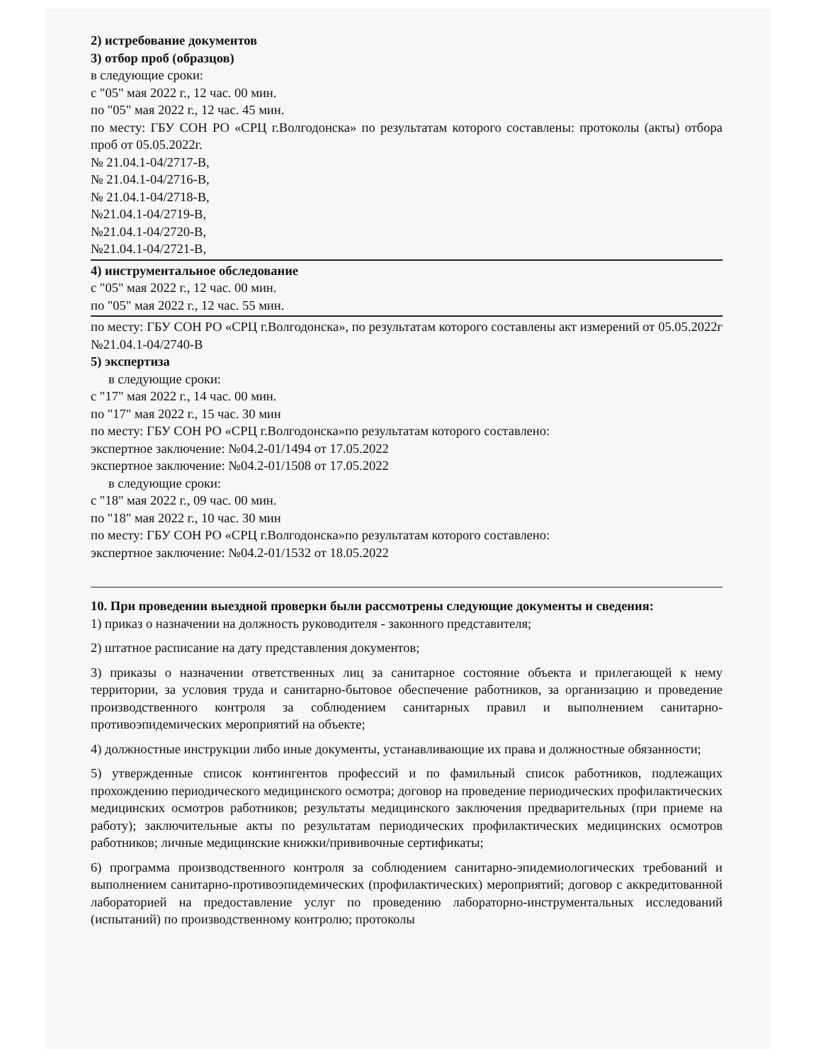2) истребование документов
3) отбор проб (образцов)
в следующие сроки:
с "05" мая 2022 г., 12 час. 00 мин.
по "05" мая 2022 г., 12 час. 45 мин.
по месту: ГБУ СОН РО «СРЦ г.Волгодонска» по результатам которого составлены: протоколы (акты) отбора проб от 05.05.2022г.
№ 21.04.1-04/2717-В,
№ 21.04.1-04/2716-В,
№ 21.04.1-04/2718-В,
№21.04.1-04/2719-В,
№21.04.1-04/2720-В,
№21.04.1-04/2721-В,
4) инструментальное обследование
с "05" мая 2022 г., 12 час. 00 мин.
по "05" мая 2022 г., 12 час. 55 мин.
по месту: ГБУ СОН РО «СРЦ г.Волгодонска», по результатам которого составлены акт измерений от 05.05.2022г №21.04.1-04/2740-В
5) экспертиза
в следующие сроки:
с "17" мая 2022 г., 14 час. 00 мин.
по "17" мая 2022 г., 15 час. 30 мин
по месту: ГБУ СОН РО «СРЦ г.Волгодонска»по результатам которого составлено:
экспертное заключение: №04.2-01/1494 от 17.05.2022
экспертное заключение: №04.2-01/1508 от 17.05.2022
в следующие сроки:
с "18" мая 2022 г., 09 час. 00 мин.
по "18" мая 2022 г., 10 час. 30 мин
по месту: ГБУ СОН РО «СРЦ г.Волгодонска»по результатам которого составлено:
экспертное заключение: №04.2-01/1532 от 18.05.2022
10. При проведении выездной проверки были рассмотрены следующие документы и сведения:
1) приказ о назначении на должность руководителя - законного представителя;
2) штатное расписание на дату представления документов;
3) приказы о назначении ответственных лиц за санитарное состояние объекта и прилегающей к нему территории, за условия труда и санитарно-бытовое обеспечение работников, за организацию и проведение производственного контроля за соблюдением санитарных правил и выполнением санитарно-противоэпидемических мероприятий на объекте;
4) должностные инструкции либо иные документы, устанавливающие их права и должностные обязанности;
5) утвержденные список контингентов профессий и по фамильный список работников, подлежащих прохождению периодического медицинского осмотра; договор на проведение периодических профилактических медицинских осмотров работников; результаты медицинского заключения предварительных (при приеме на работу); заключительные акты по результатам периодических профилактических медицинских осмотров работников; личные медицинские книжки/прививочные сертификаты;
6) программа производственного контроля за соблюдением санитарно-эпидемиологических требований и выполнением санитарно-противоэпидемических (профилактических) мероприятий; договор с аккредитованной лабораторией на предоставление услуг по проведению лабораторно-инструментальных исследований (испытаний) по производственному контролю; протоколы